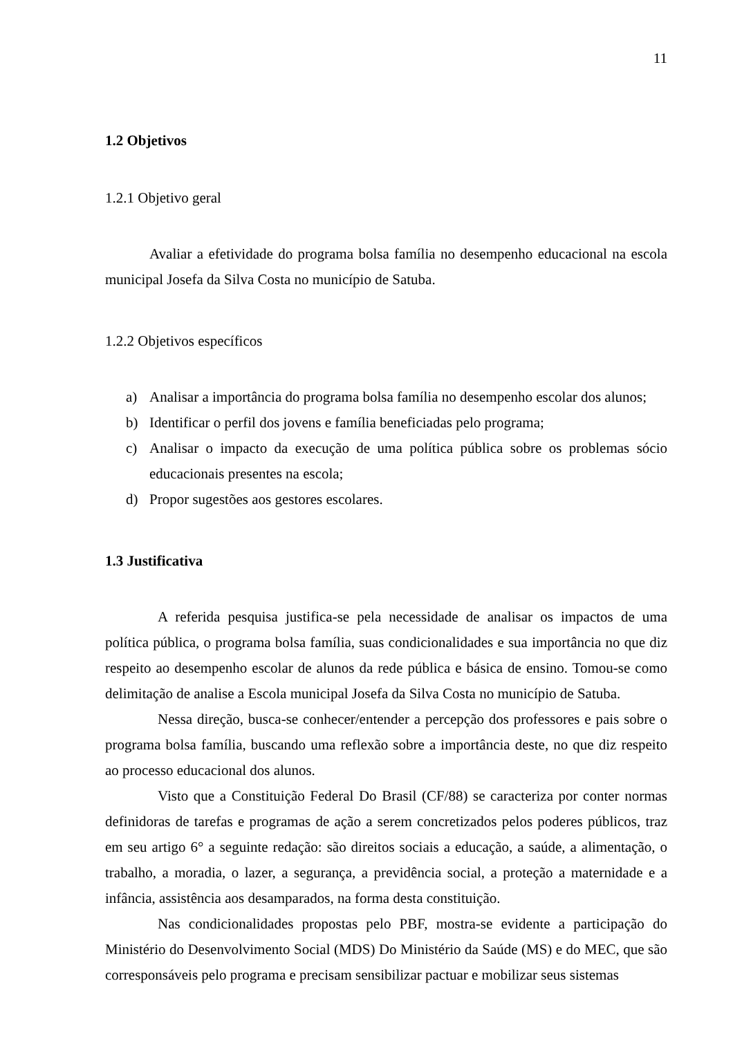11
1.2 Objetivos
1.2.1 Objetivo geral
Avaliar a efetividade do programa bolsa família no desempenho educacional na escola municipal Josefa da Silva Costa no município de Satuba.
1.2.2 Objetivos específicos
a) Analisar a importância do programa bolsa família no desempenho escolar dos alunos;
b) Identificar o perfil dos jovens e família beneficiadas pelo programa;
c) Analisar o impacto da execução de uma política pública sobre os problemas sócio educacionais presentes na escola;
d) Propor sugestões aos gestores escolares.
1.3 Justificativa
A referida pesquisa justifica-se pela necessidade de analisar os impactos de uma política pública, o programa bolsa família, suas condicionalidades e sua importância no que diz respeito ao desempenho escolar de alunos da rede pública e básica de ensino. Tomou-se como delimitação de analise a Escola municipal Josefa da Silva Costa no município de Satuba.
Nessa direção, busca-se conhecer/entender a percepção dos professores e pais sobre o programa bolsa família, buscando uma reflexão sobre a importância deste, no que diz respeito ao processo educacional dos alunos.
Visto que a Constituição Federal Do Brasil (CF/88) se caracteriza por conter normas definidoras de tarefas e programas de ação a serem concretizados pelos poderes públicos, traz em seu artigo 6° a seguinte redação: são direitos sociais a educação, a saúde, a alimentação, o trabalho, a moradia, o lazer, a segurança, a previdência social, a proteção a maternidade e a infância, assistência aos desamparados, na forma desta constituição.
Nas condicionalidades propostas pelo PBF, mostra-se evidente a participação do Ministério do Desenvolvimento Social (MDS) Do Ministério da Saúde (MS) e do MEC, que são corresponsáveis pelo programa e precisam sensibilizar pactuar e mobilizar seus sistemas